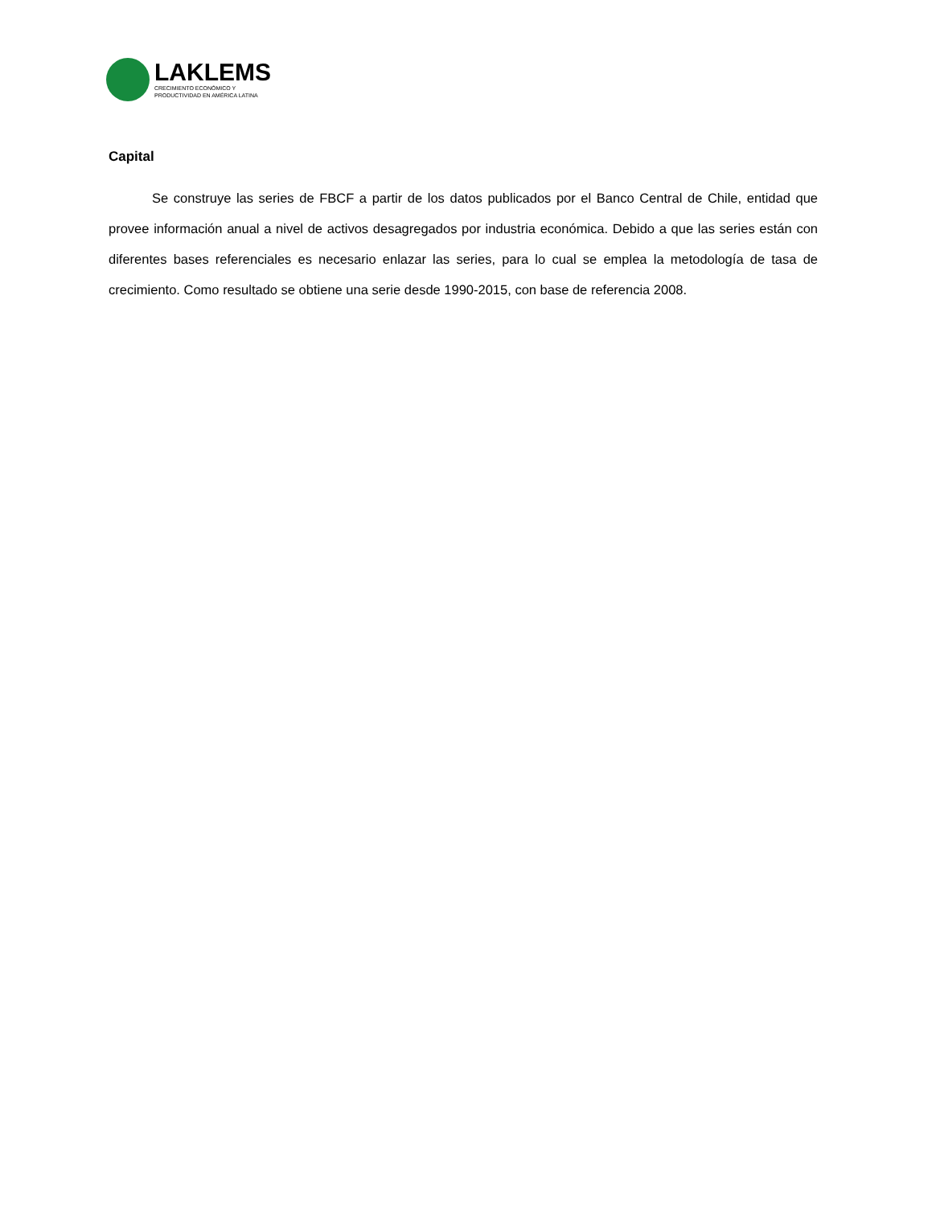LAKLEMS
CRECIMIENTO ECONÓMICO Y
PRODUCTIVIDAD EN AMÉRICA LATINA
Capital
Se construye las series de FBCF a partir de los datos publicados por el Banco Central de Chile, entidad que provee información anual a nivel de activos desagregados por industria económica. Debido a que las series están con diferentes bases referenciales es necesario enlazar las series, para lo cual se emplea la metodología de tasa de crecimiento. Como resultado se obtiene una serie desde 1990-2015, con base de referencia 2008.